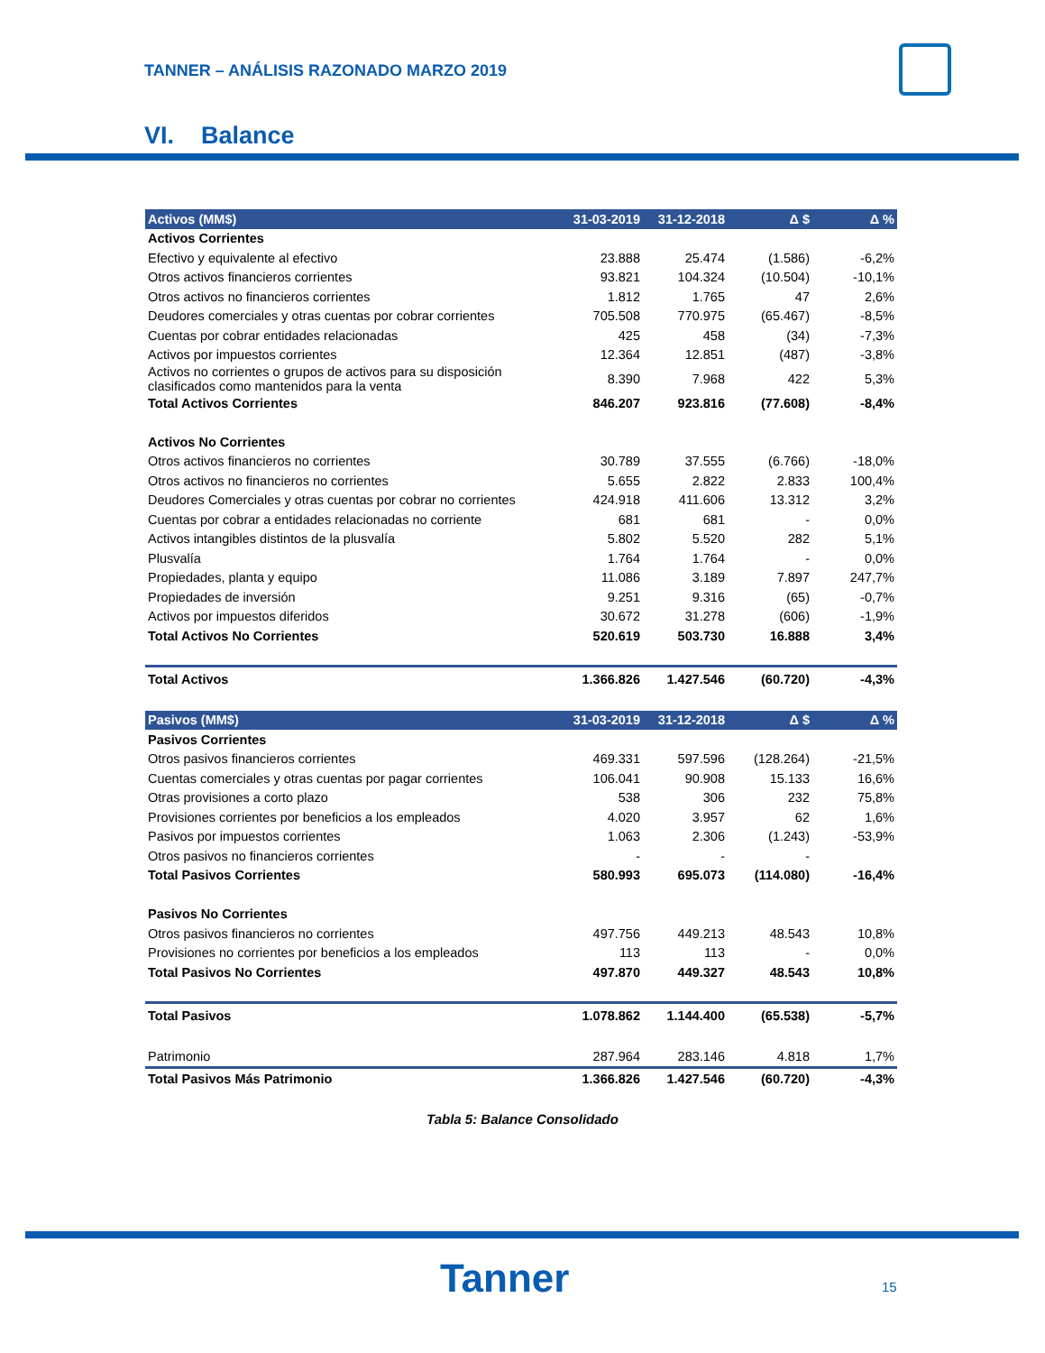TANNER – ANÁLISIS RAZONADO MARZO 2019
VI. Balance
| Activos (MM$) | 31-03-2019 | 31-12-2018 | Δ $ | Δ % |
| --- | --- | --- | --- | --- |
| Activos Corrientes | | | | |
| Efectivo y equivalente al efectivo | 23.888 | 25.474 | (1.586) | -6,2% |
| Otros activos financieros corrientes | 93.821 | 104.324 | (10.504) | -10,1% |
| Otros activos no financieros corrientes | 1.812 | 1.765 | 47 | 2,6% |
| Deudores comerciales y otras cuentas por cobrar corrientes | 705.508 | 770.975 | (65.467) | -8,5% |
| Cuentas por cobrar entidades relacionadas | 425 | 458 | (34) | -7,3% |
| Activos por impuestos corrientes | 12.364 | 12.851 | (487) | -3,8% |
| Activos no corrientes o grupos de activos para su disposición clasificados como mantenidos para la venta | 8.390 | 7.968 | 422 | 5,3% |
| Total Activos Corrientes | 846.207 | 923.816 | (77.608) | -8,4% |
| Activos No Corrientes | | | | |
| Otros activos financieros no corrientes | 30.789 | 37.555 | (6.766) | -18,0% |
| Otros activos no financieros no corrientes | 5.655 | 2.822 | 2.833 | 100,4% |
| Deudores Comerciales y otras cuentas por cobrar no corrientes | 424.918 | 411.606 | 13.312 | 3,2% |
| Cuentas por cobrar a entidades relacionadas no corriente | 681 | 681 | - | 0,0% |
| Activos intangibles distintos de la plusvalía | 5.802 | 5.520 | 282 | 5,1% |
| Plusvalía | 1.764 | 1.764 | - | 0,0% |
| Propiedades, planta y equipo | 11.086 | 3.189 | 7.897 | 247,7% |
| Propiedades de inversión | 9.251 | 9.316 | (65) | -0,7% |
| Activos por impuestos diferidos | 30.672 | 31.278 | (606) | -1,9% |
| Total Activos No Corrientes | 520.619 | 503.730 | 16.888 | 3,4% |
| Total Activos | 1.366.826 | 1.427.546 | (60.720) | -4,3% |
| Pasivos (MM$) | 31-03-2019 | 31-12-2018 | Δ $ | Δ % |
| Pasivos Corrientes | | | | |
| Otros pasivos financieros corrientes | 469.331 | 597.596 | (128.264) | -21,5% |
| Cuentas comerciales y otras cuentas por pagar corrientes | 106.041 | 90.908 | 15.133 | 16,6% |
| Otras provisiones a corto plazo | 538 | 306 | 232 | 75,8% |
| Provisiones corrientes por beneficios a los empleados | 4.020 | 3.957 | 62 | 1,6% |
| Pasivos por impuestos corrientes | 1.063 | 2.306 | (1.243) | -53,9% |
| Otros pasivos no financieros corrientes | - | - | - | |
| Total Pasivos Corrientes | 580.993 | 695.073 | (114.080) | -16,4% |
| Pasivos No Corrientes | | | | |
| Otros pasivos financieros no corrientes | 497.756 | 449.213 | 48.543 | 10,8% |
| Provisiones no corrientes por beneficios a los empleados | 113 | 113 | - | 0,0% |
| Total Pasivos No Corrientes | 497.870 | 449.327 | 48.543 | 10,8% |
| Total Pasivos | 1.078.862 | 1.144.400 | (65.538) | -5,7% |
| Patrimonio | 287.964 | 283.146 | 4.818 | 1,7% |
| Total Pasivos Más Patrimonio | 1.366.826 | 1.427.546 | (60.720) | -4,3% |
Tabla 5: Balance Consolidado
Tanner 15